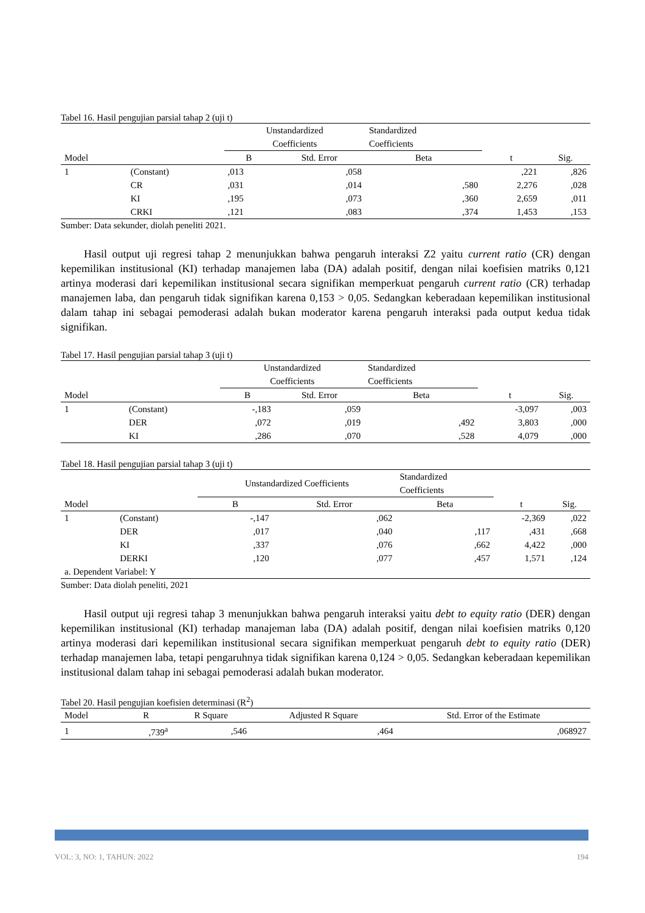Tabel 16. Hasil pengujian parsial tahap 2 (uji t)
| | | Unstandardized Coefficients | | Standardized Coefficients | | |
| --- | --- | --- | --- | --- | --- | --- |
| Model | | B | Std. Error | Beta | t | Sig. |
| 1 | (Constant) | ,013 | ,058 | | ,221 | ,826 |
| | CR | ,031 | ,014 | ,580 | 2,276 | ,028 |
| | KI | ,195 | ,073 | ,360 | 2,659 | ,011 |
| | CRKI | ,121 | ,083 | ,374 | 1,453 | ,153 |
Sumber: Data sekunder, diolah peneliti 2021.
Hasil output uji regresi tahap 2 menunjukkan bahwa pengaruh interaksi Z2 yaitu current ratio (CR) dengan kepemilikan institusional (KI) terhadap manajemen laba (DA) adalah positif, dengan nilai koefisien matriks 0,121 artinya moderasi dari kepemilikan institusional secara signifikan memperkuat pengaruh current ratio (CR) terhadap manajemen laba, dan pengaruh tidak signifikan karena 0,153 > 0,05. Sedangkan keberadaan kepemilikan institusional dalam tahap ini sebagai pemoderasi adalah bukan moderator karena pengaruh interaksi pada output kedua tidak signifikan.
Tabel 17. Hasil pengujian parsial tahap 3 (uji t)
| | | Unstandardized Coefficients | | Standardized Coefficients | | |
| --- | --- | --- | --- | --- | --- | --- |
| Model | | B | Std. Error | Beta | t | Sig. |
| 1 | (Constant) | -,183 | ,059 | | -3,097 | ,003 |
| | DER | ,072 | ,019 | ,492 | 3,803 | ,000 |
| | KI | ,286 | ,070 | ,528 | 4,079 | ,000 |
Tabel 18. Hasil pengujian parsial tahap 3 (uji t)
| | | Unstandardized Coefficients | | Standardized Coefficients | | |
| --- | --- | --- | --- | --- | --- | --- |
| Model | | B | Std. Error | Beta | t | Sig. |
| 1 | (Constant) | -,147 | ,062 | | -2,369 | ,022 |
| | DER | ,017 | ,040 | ,117 | ,431 | ,668 |
| | KI | ,337 | ,076 | ,662 | 4,422 | ,000 |
| | DERKI | ,120 | ,077 | ,457 | 1,571 | ,124 |
| a. Dependent Variabel: Y | | | | | | |
Sumber: Data diolah peneliti, 2021
Hasil output uji regresi tahap 3 menunjukkan bahwa pengaruh interaksi yaitu debt to equity ratio (DER) dengan kepemilikan institusional (KI) terhadap manajeman laba (DA) adalah positif, dengan nilai koefisien matriks 0,120 artinya moderasi dari kepemilikan institusional secara signifikan memperkuat pengaruh debt to equity ratio (DER) terhadap manajemen laba, tetapi pengaruhnya tidak signifikan karena 0,124 > 0,05. Sedangkan keberadaan kepemilikan institusional dalam tahap ini sebagai pemoderasi adalah bukan moderator.
Tabel 20. Hasil pengujian koefisien determinasi (R<sup>2</sup>)
| Model | R | R Square | Adjusted R Square | Std. Error of the Estimate |
| --- | --- | --- | --- | --- |
| 1 | ,739<sup>a</sup> | ,546 | ,464 | ,068927 |
VOL: 3, NO: 1, TAHUN: 2022 194